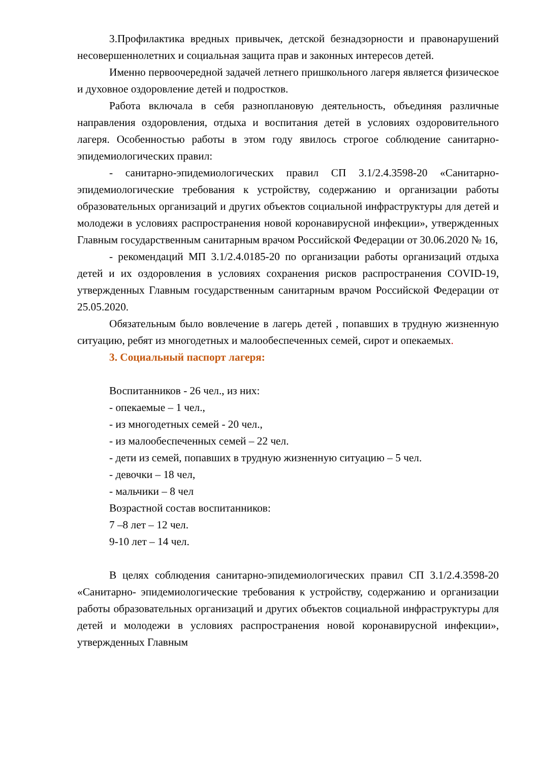3.Профилактика вредных привычек, детской безнадзорности и правонарушений несовершеннолетних и социальная защита прав и законных интересов детей.
Именно первоочередной задачей летнего пришкольного лагеря является физическое и духовное оздоровление детей и подростков.
Работа включала в себя разноплановую деятельность, объединяя различные направления оздоровления, отдыха и воспитания детей в условиях оздоровительного лагеря. Особенностью работы в этом году явилось строгое соблюдение санитарно-эпидемиологических правил:
- санитарно-эпидемиологических правил СП 3.1/2.4.3598-20 «Санитарно- эпидемиологические требования к устройству, содержанию и организации работы образовательных организаций и других объектов социальной инфраструктуры для детей и молодежи в условиях распространения новой коронавирусной инфекции», утвержденных Главным государственным санитарным врачом Российской Федерации от 30.06.2020 № 16,
- рекомендаций МП 3.1/2.4.0185-20 по организации работы организаций отдыха детей и их оздоровления в условиях сохранения рисков распространения COVID-19, утвержденных Главным государственным санитарным врачом Российской Федерации от 25.05.2020.
Обязательным было вовлечение в лагерь детей , попавших в трудную жизненную ситуацию, ребят из многодетных и малообеспеченных семей, сирот и опекаемых.
3. Социальный паспорт лагеря:
Воспитанников - 26 чел., из них:
- опекаемые – 1 чел.,
- из многодетных семей - 20 чел.,
- из малообеспеченных семей – 22 чел.
- дети из семей, попавших в трудную жизненную ситуацию – 5 чел.
- девочки – 18 чел,
- мальчики – 8 чел
Возрастной состав воспитанников:
7 –8 лет – 12 чел.
9-10 лет – 14 чел.
В целях соблюдения санитарно-эпидемиологических правил СП 3.1/2.4.3598-20 «Санитарно- эпидемиологические требования к устройству, содержанию и организации работы образовательных организаций и других объектов социальной инфраструктуры для детей и молодежи в условиях распространения новой коронавирусной инфекции», утвержденных Главным